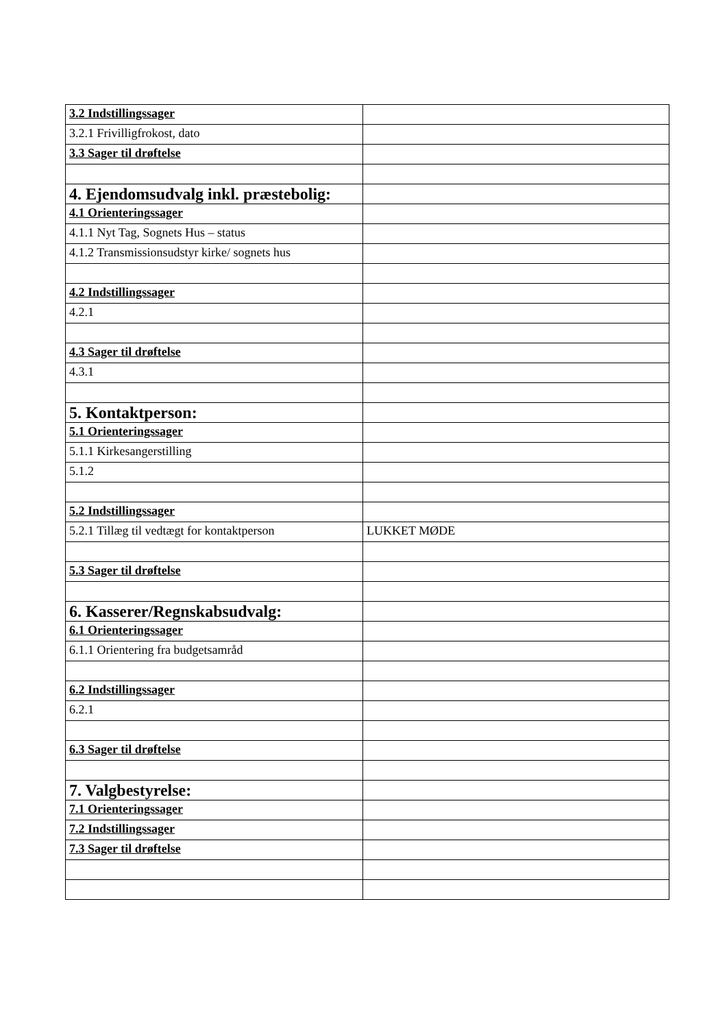| 3.2 Indstillingssager | |
| 3.2.1 Frivilligfrokost, dato | |
| 3.3 Sager til drøftelse | |
| 4. Ejendomsudvalg inkl. præstebolig: | |
| 4.1 Orienteringssager | |
| 4.1.1 Nyt Tag, Sognets Hus – status | |
| 4.1.2 Transmissionsudstyr kirke/ sognets hus | |
| 4.2 Indstillingssager | |
| 4.2.1 | |
| 4.3 Sager til drøftelse | |
| 4.3.1 | |
| 5. Kontaktperson: | |
| 5.1 Orienteringssager | |
| 5.1.1 Kirkesangerstilling | |
| 5.1.2 | |
| 5.2 Indstillingssager | |
| 5.2.1 Tillæg til vedtægt for kontaktperson | LUKKET MØDE |
| 5.3 Sager til drøftelse | |
| 6. Kasserer/Regnskabsudvalg: | |
| 6.1 Orienteringssager | |
| 6.1.1 Orientering fra budgetsamråd | |
| 6.2 Indstillingssager | |
| 6.2.1 | |
| 6.3 Sager til drøftelse | |
| 7. Valgbestyrelse: | |
| 7.1 Orienteringssager | |
| 7.2 Indstillingssager | |
| 7.3 Sager til drøftelse | |